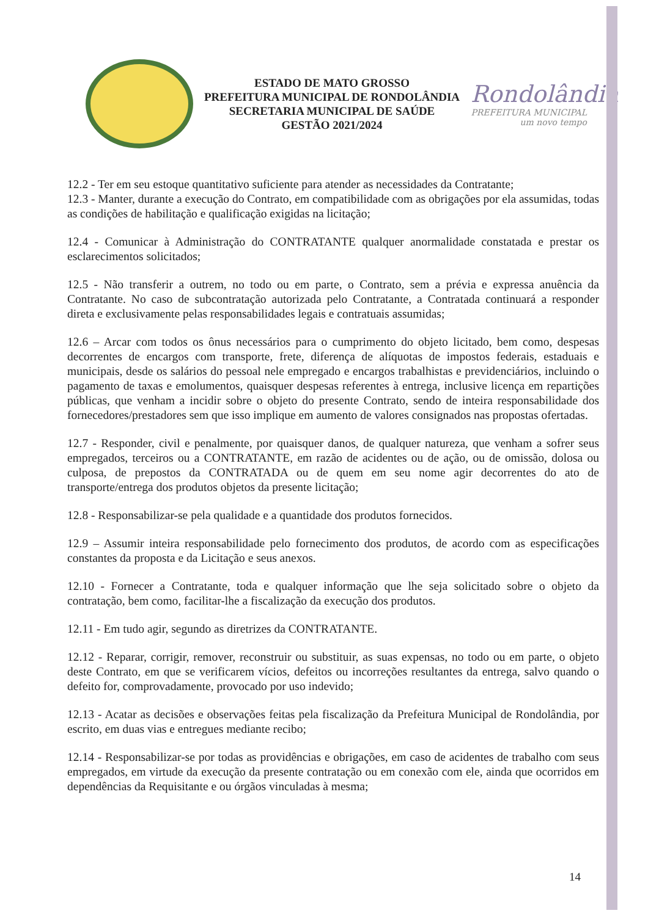ESTADO DE MATO GROSSO
PREFEITURA MUNICIPAL DE RONDOLÂNDIA
SECRETARIA MUNICIPAL DE SAÚDE
GESTÃO 2021/2024
Rondolândia
PREFEITURA MUNICIPAL
um novo tempo
12.2 - Ter em seu estoque quantitativo suficiente para atender as necessidades da Contratante;
12.3 - Manter, durante a execução do Contrato, em compatibilidade com as obrigações por ela assumidas, todas as condições de habilitação e qualificação exigidas na licitação;
12.4 - Comunicar à Administração do CONTRATANTE qualquer anormalidade constatada e prestar os esclarecimentos solicitados;
12.5 - Não transferir a outrem, no todo ou em parte, o Contrato, sem a prévia e expressa anuência da Contratante. No caso de subcontratação autorizada pelo Contratante, a Contratada continuará a responder direta e exclusivamente pelas responsabilidades legais e contratuais assumidas;
12.6 – Arcar com todos os ônus necessários para o cumprimento do objeto licitado, bem como, despesas decorrentes de encargos com transporte, frete, diferença de alíquotas de impostos federais, estaduais e municipais, desde os salários do pessoal nele empregado e encargos trabalhistas e previdenciários, incluindo o pagamento de taxas e emolumentos, quaisquer despesas referentes à entrega, inclusive licença em repartições públicas, que venham a incidir sobre o objeto do presente Contrato, sendo de inteira responsabilidade dos fornecedores/prestadores sem que isso implique em aumento de valores consignados nas propostas ofertadas.
12.7 - Responder, civil e penalmente, por quaisquer danos, de qualquer natureza, que venham a sofrer seus empregados, terceiros ou a CONTRATANTE, em razão de acidentes ou de ação, ou de omissão, dolosa ou culposa, de prepostos da CONTRATADA ou de quem em seu nome agir decorrentes do ato de transporte/entrega dos produtos objetos da presente licitação;
12.8 - Responsabilizar-se pela qualidade e a quantidade dos produtos fornecidos.
12.9 – Assumir inteira responsabilidade pelo fornecimento dos produtos, de acordo com as especificações constantes da proposta e da Licitação e seus anexos.
12.10 - Fornecer a Contratante, toda e qualquer informação que lhe seja solicitado sobre o objeto da contratação, bem como, facilitar-lhe a fiscalização da execução dos produtos.
12.11 - Em tudo agir, segundo as diretrizes da CONTRATANTE.
12.12 - Reparar, corrigir, remover, reconstruir ou substituir, as suas expensas, no todo ou em parte, o objeto deste Contrato, em que se verificarem vícios, defeitos ou incorreções resultantes da entrega, salvo quando o defeito for, comprovadamente, provocado por uso indevido;
12.13 - Acatar as decisões e observações feitas pela fiscalização da Prefeitura Municipal de Rondolândia, por escrito, em duas vias e entregues mediante recibo;
12.14 - Responsabilizar-se por todas as providências e obrigações, em caso de acidentes de trabalho com seus empregados, em virtude da execução da presente contratação ou em conexão com ele, ainda que ocorridos em dependências da Requisitante e ou órgãos vinculadas à mesma;
14